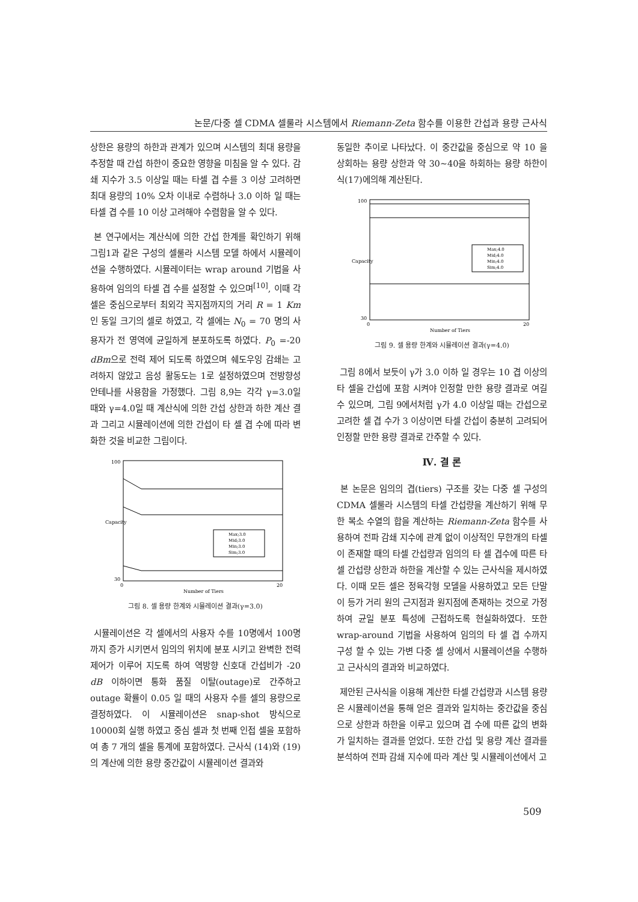논문/다중 셀 CDMA 셀룰라 시스템에서 Riemann-Zeta 함수를 이용한 간섭과 용량 근사식
상한은 용량의 하한과 관계가 있으며 시스템의 최대 용량을 추정할 때 간섭 하한이 중요한 영향을 미침을 알 수 있다. 감쇄 지수가 3.5 이상일 때는 타셀 겹 수를 3 이상 고려하면 최대 용량의 10% 오차 이내로 수렴하나 3.0 이하 일 때는 타셀 겹 수를 10 이상 고려해야 수렴함을 알 수 있다.
본 연구에서는 계산식에 의한 간섭 한계를 확인하기 위해 그림1과 같은 구성의 셀룰라 시스템 모델 하에서 시뮬레이션을 수행하였다. 시뮬레이터는 wrap around 기법을 사용하여 임의의 타셀 겹 수를 설정할 수 있으며<sup>[10]</sup>, 이때 각 셀은 중심으로부터 최외각 꼭지점까지의 거리 R = 1 Km인 동일 크기의 셀로 하였고, 각 셀에는 N<sub>0</sub> = 70 명의 사용자가 전 영역에 균일하게 분포하도록 하였다. P<sub>0</sub> =-20 dBm으로 전력 제어 되도록 하였으며 쉐도우잉 감쇄는 고려하지 않았고 음성 활동도는 1로 설정하였으며 전방향성 안테나를 사용함을 가정했다. 그림 8,9는 각각 γ=3.0일 때와 γ=4.0일 때 계산식에 의한 간섭 상한과 하한 계산 결과 그리고 시뮬레이션에 의한 간섭이 타 셀 겹 수에 따라 변화한 것을 비교한 그림이다.
Capacity
0
20
100
30
Number of Tiers
Max;3.0
Mid;3.0
Min;3.0
Sim;3.0
그림 8. 셀 용량 한계와 시뮬레이션 결과(γ=3.0)
시뮬레이션은 각 셀에서의 사용자 수를 10명에서 100명 까지 증가 시키면서 임의의 위치에 분포 시키고 완벽한 전력 제어가 이루어 지도록 하여 역방향 신호대 간섭비가 -20 dB 이하이면 통화 품질 이탈(outage)로 간주하고 outage 확률이 0.05 일 때의 사용자 수를 셀의 용량으로 결정하였다. 이 시뮬레이션은 snap-shot 방식으로 10000회 실행 하였고 중심 셀과 첫 번째 인접 셀을 포함하여 총 7 개의 셀을 통계에 포함하였다. 근사식 (14)와 (19)의 계산에 의한 용량 중간값이 시뮬레이션 결과와
동일한 추이로 나타났다. 이 중간값을 중심으로 약 10 을 상회하는 용량 상한과 약 30~40을 하회하는 용량 하한이 식(17)에의해 계산된다.
Capacity
0
20
100
30
Number of Tiers
Max;4.0
Mid;4.0
Min;4.0
Sim;4.0
그림 9. 셀 용량 한계와 시뮬레이션 결과(γ=4.0)
그림 8에서 보듯이 γ가 3.0 이하 일 경우는 10 겹 이상의 타 셀을 간섭에 포함 시켜야 인정할 만한 용량 결과로 여길 수 있으며, 그림 9에서처럼 γ가 4.0 이상일 때는 간섭으로 고려한 셀 겹 수가 3 이상이면 타셀 간섭이 충분히 고려되어 인정할 만한 용량 결과로 간주할 수 있다.
Ⅳ. 결 론
본 논문은 임의의 겹(tiers) 구조를 갖는 다중 셀 구성의 CDMA 셀룰라 시스템의 타셀 간섭량을 계산하기 위해 무한 복소 수열의 합을 계산하는 Riemann-Zeta 함수를 사용하여 전파 감쇄 지수에 관계 없이 이상적인 무한개의 타셀이 존재할 때의 타셀 간섭량과 임의의 타 셀 겹수에 따른 타셀 간섭량 상한과 하한을 계산할 수 있는 근사식을 제시하였다. 이때 모든 셀은 정육각형 모델을 사용하였고 모든 단말이 등가 거리 원의 근지점과 원지점에 존재하는 것으로 가정하여 균일 분포 특성에 근접하도록 현실화하였다. 또한 wrap-around 기법을 사용하여 임의의 타 셀 겹 수까지 구성 할 수 있는 가변 다중 셀 상에서 시뮬레이션을 수행하고 근사식의 결과와 비교하였다.
제안된 근사식을 이용해 계산한 타셀 간섭량과 시스템 용량은 시뮬레이션을 통해 얻은 결과와 일치하는 중간값을 중심으로 상한과 하한을 이루고 있으며 겹 수에 따른 값의 변화가 일치하는 결과를 얻었다. 또한 간섭 및 용량 계산 결과를 분석하여 전파 감쇄 지수에 따라 계산 및 시뮬레이션에서 고
509